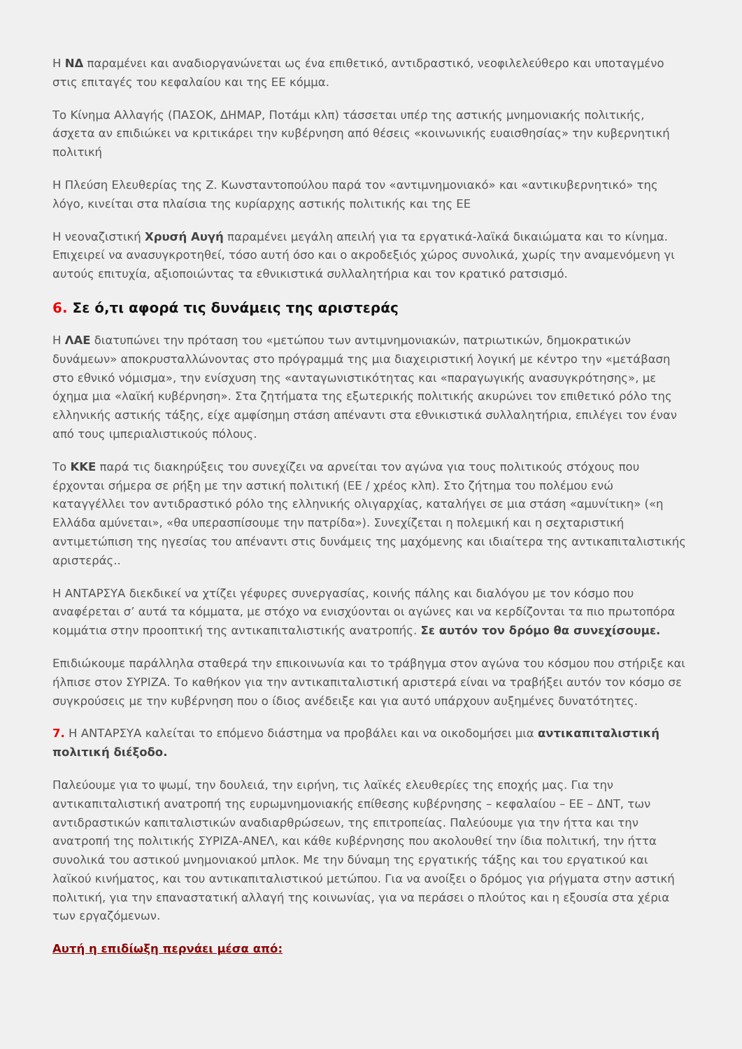Η ΝΔ παραμένει και αναδιοργανώνεται ως ένα επιθετικό, αντιδραστικό, νεοφιλελεύθερο και υποταγμένο στις επιταγές του κεφαλαίου και της ΕΕ κόμμα.
Το Κίνημα Αλλαγής (ΠΑΣΟΚ, ΔΗΜΑΡ, Ποτάμι κλπ) τάσσεται υπέρ της αστικής μνημονιακής πολιτικής, άσχετα αν επιδιώκει να κριτικάρει την κυβέρνηση από θέσεις «κοινωνικής ευαισθησίας» την κυβερνητική πολιτική
Η Πλεύση Ελευθερίας της Ζ. Κωνσταντοπούλου παρά τον «αντιμνημονιακό» και «αντικυβερνητικό» της λόγο, κινείται στα πλαίσια της κυρίαρχης αστικής πολιτικής και της ΕΕ
Η νεοναζιστική Χρυσή Αυγή παραμένει μεγάλη απειλή για τα εργατικά-λαϊκά δικαιώματα και το κίνημα. Επιχειρεί να ανασυγκροτηθεί, τόσο αυτή όσο και ο ακροδεξιός χώρος συνολικά, χωρίς την αναμενόμενη γι αυτούς επιτυχία, αξιοποιώντας τα εθνικιστικά συλλαλητήρια και τον κρατικό ρατσισμό.
6. Σε ό,τι αφορά τις δυνάμεις της αριστεράς
Η ΛΑΕ διατυπώνει την πρόταση του «μετώπου των αντιμνημονιακών, πατριωτικών, δημοκρατικών δυνάμεων» αποκρυσταλλώνοντας στο πρόγραμμά της μια διαχειριστική λογική με κέντρο την «μετάβαση στο εθνικό νόμισμα», την ενίσχυση της «ανταγωνιστικότητας και «παραγωγικής ανασυγκρότησης», με όχημα μια «λαϊκή κυβέρνηση». Στα ζητήματα της εξωτερικής πολιτικής ακυρώνει τον επιθετικό ρόλο της ελληνικής αστικής τάξης, είχε αμφίσημη στάση απέναντι στα εθνικιστικά συλλαλητήρια, επιλέγει τον έναν από τους ιμπεριαλιστικούς πόλους.
Το ΚΚΕ παρά τις διακηρύξεις του συνεχίζει να αρνείται τον αγώνα για τους πολιτικούς στόχους που έρχονται σήμερα σε ρήξη με την αστική πολιτική (ΕΕ / χρέος κλπ). Στο ζήτημα του πολέμου ενώ καταγγέλλει τον αντιδραστικό ρόλο της ελληνικής ολιγαρχίας, καταλήγει σε μια στάση «αμυνίτικη» («η Ελλάδα αμύνεται», «θα υπερασπίσουμε την πατρίδα»). Συνεχίζεται η πολεμική και η σεχταριστική αντιμετώπιση της ηγεσίας του απέναντι στις δυνάμεις της μαχόμενης και ιδιαίτερα της αντικαπιταλιστικής αριστεράς..
Η ΑΝΤΑΡΣΥΑ διεκδικεί να χτίζει γέφυρες συνεργασίας, κοινής πάλης και διαλόγου με τον κόσμο που αναφέρεται σ’ αυτά τα κόμματα, με στόχο να ενισχύονται οι αγώνες και να κερδίζονται τα πιο πρωτοπόρα κομμάτια στην προοπτική της αντικαπιταλιστικής ανατροπής. Σε αυτόν τον δρόμο θα συνεχίσουμε.
Επιδιώκουμε παράλληλα σταθερά την επικοινωνία και το τράβηγμα στον αγώνα του κόσμου που στήριξε και ήλπισε στον ΣΥΡΙΖΑ. Το καθήκον για την αντικαπιταλιστική αριστερά είναι να τραβήξει αυτόν τον κόσμο σε συγκρούσεις με την κυβέρνηση που ο ίδιος ανέδειξε και για αυτό υπάρχουν αυξημένες δυνατότητες.
7. Η ΑΝΤΑΡΣΥΑ καλείται το επόμενο διάστημα να προβάλει και να οικοδομήσει μια αντικαπιταλιστική πολιτική διέξοδο.
Παλεύουμε για το ψωμί, την δουλειά, την ειρήνη, τις λαϊκές ελευθερίες της εποχής μας. Για την αντικαπιταλιστική ανατροπή της ευρωμνημονιακής επίθεσης κυβέρνησης – κεφαλαίου – ΕΕ – ΔΝΤ, των αντιδραστικών καπιταλιστικών αναδιαρθρώσεων, της επιτροπείας. Παλεύουμε για την ήττα και την ανατροπή της πολιτικής ΣΥΡΙΖΑ-ΑΝΕΛ, και κάθε κυβέρνησης που ακολουθεί την ίδια πολιτική, την ήττα συνολικά του αστικού μνημονιακού μπλοκ. Με την δύναμη της εργατικής τάξης και του εργατικού και λαϊκού κινήματος, και του αντικαπιταλιστικού μετώπου. Για να ανοίξει ο δρόμος για ρήγματα στην αστική πολιτική, για την επαναστατική αλλαγή της κοινωνίας, για να περάσει ο πλούτος και η εξουσία στα χέρια των εργαζόμενων.
Αυτή η επιδίωξη περνάει μέσα από: